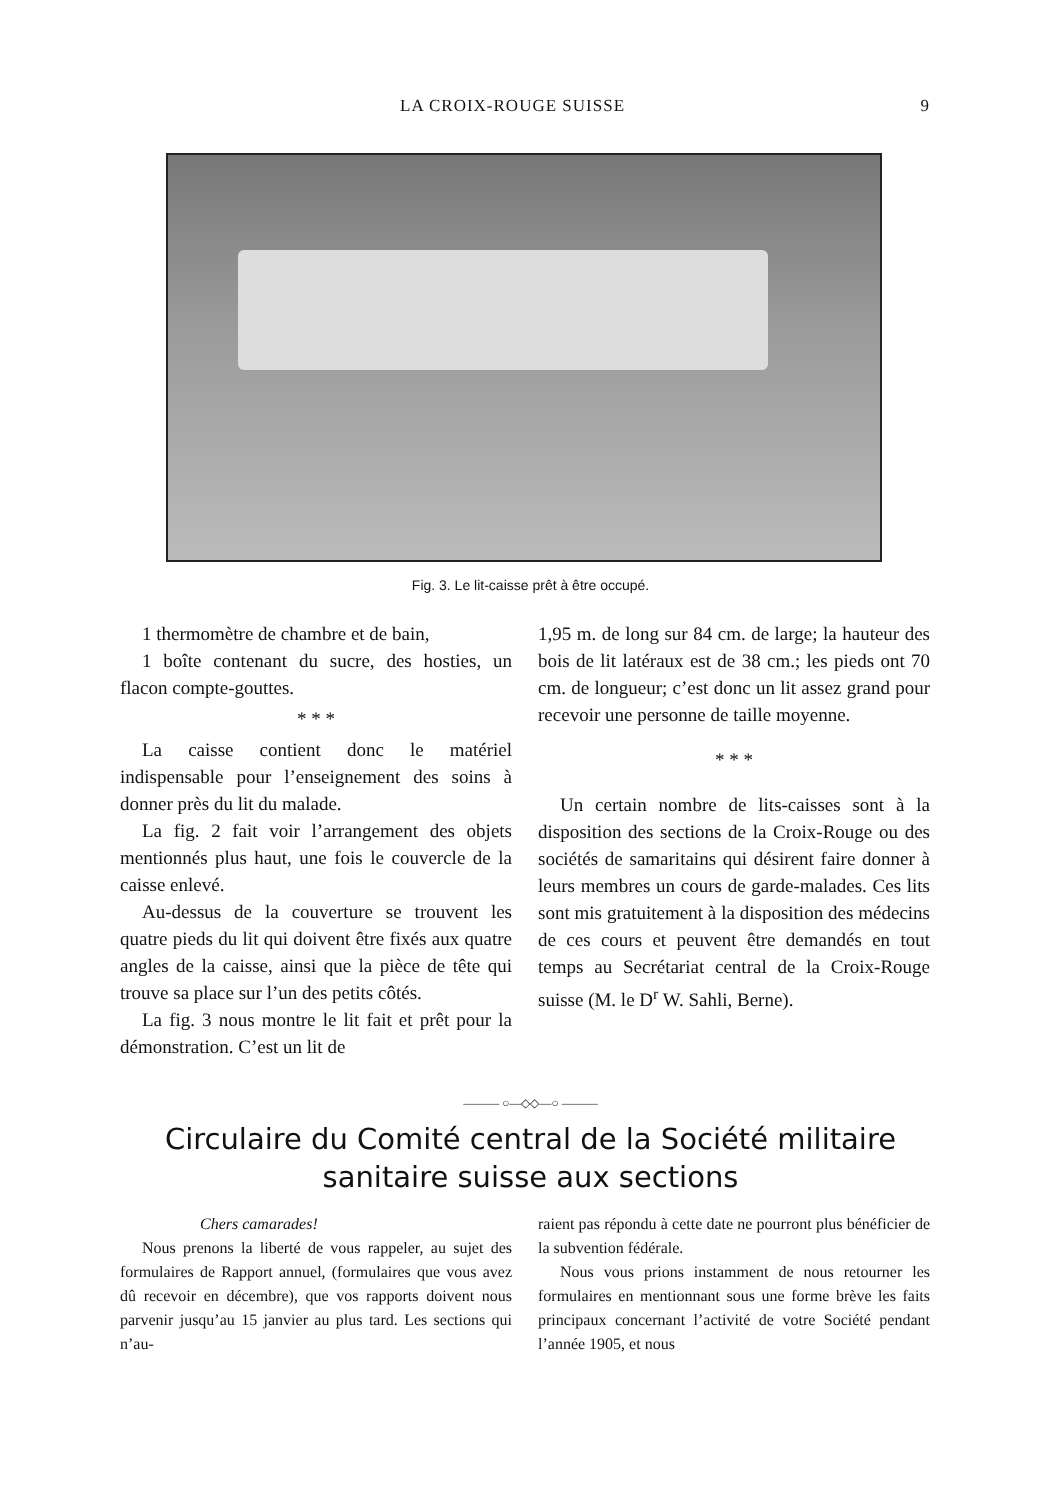LA CROIX-ROUGE SUISSE 9
Fig. 3. Le lit-caisse prêt à être occupé.
1 thermomètre de chambre et de bain,
1 boîte contenant du sucre, des hosties, un flacon compte-gouttes.
* * *
La caisse contient donc le matériel indispensable pour l’enseignement des soins à donner près du lit du malade.
La fig. 2 fait voir l’arrangement des objets mentionnés plus haut, une fois le couvercle de la caisse enlevé.
Au-dessus de la couverture se trouvent les quatre pieds du lit qui doivent être fixés aux quatre angles de la caisse, ainsi que la pièce de tête qui trouve sa place sur l’un des petits côtés.
La fig. 3 nous montre le lit fait et prêt pour la démonstration. C’est un lit de
1,95 m. de long sur 84 cm. de large; la hauteur des bois de lit latéraux est de 38 cm.; les pieds ont 70 cm. de longueur; c’est donc un lit assez grand pour recevoir une personne de taille moyenne.
* * *
Un certain nombre de lits-caisses sont à la disposition des sections de la Croix-Rouge ou des sociétés de samaritains qui désirent faire donner à leurs membres un cours de garde-malades. Ces lits sont mis gratuitement à la disposition des médecins de ces cours et peuvent être demandés en tout temps au Secrétariat central de la Croix-Rouge suisse (M. le D<sup>r</sup> W. Sahli, Berne).
——— ○—◇◇—○ ———
Circulaire du Comité central de la Société militaire
sanitaire suisse aux sections
Chers camarades!
Nous prenons la liberté de vous rappeler, au sujet des formulaires de Rapport annuel, (formulaires que vous avez dû recevoir en décembre), que vos rapports doivent nous parvenir jusqu’au 15 janvier au plus tard. Les sections qui n’au-
raient pas répondu à cette date ne pourront plus bénéficier de la subvention fédérale.
Nous vous prions instamment de nous retourner les formulaires en mentionnant sous une forme brève les faits principaux concernant l’activité de votre Société pendant l’année 1905, et nous